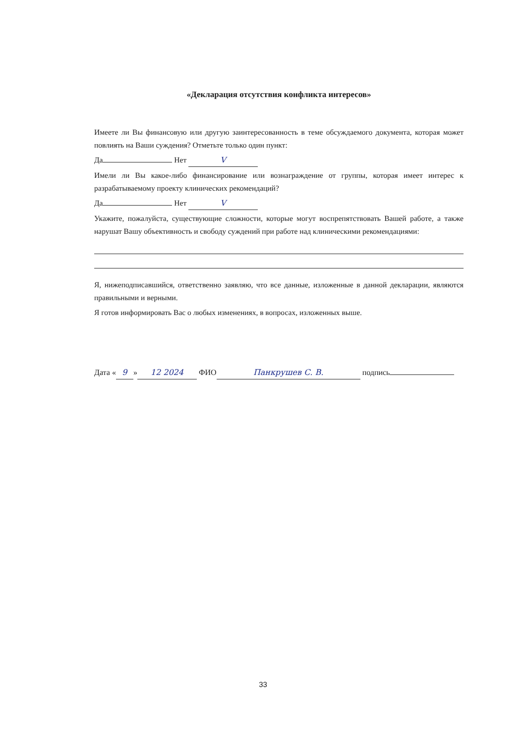«Декларация отсутствия конфликта интересов»
Имеете ли Вы финансовую или другую заинтересованность в теме обсуждаемого документа, которая может повлиять на Ваши суждения? Отметьте только один пункт:
Да Нет V
Имели ли Вы какое-либо финансирование или вознаграждение от группы, которая имеет интерес к разрабатываемому проекту клинических рекомендаций?
Да Нет V
Укажите, пожалуйста, существующие сложности, которые могут воспрепятствовать Вашей работе, а также нарушат Вашу объективность и свободу суждений при работе над клиническими рекомендациями:
Я, нижеподписавшийся, ответственно заявляю, что все данные, изложенные в данной декларации, являются правильными и верными.
Я готов информировать Вас о любых изменениях, в вопросах, изложенных выше.
Дата « 9 » 12 2024 ФИО Панкрушев С. В. подпись
33